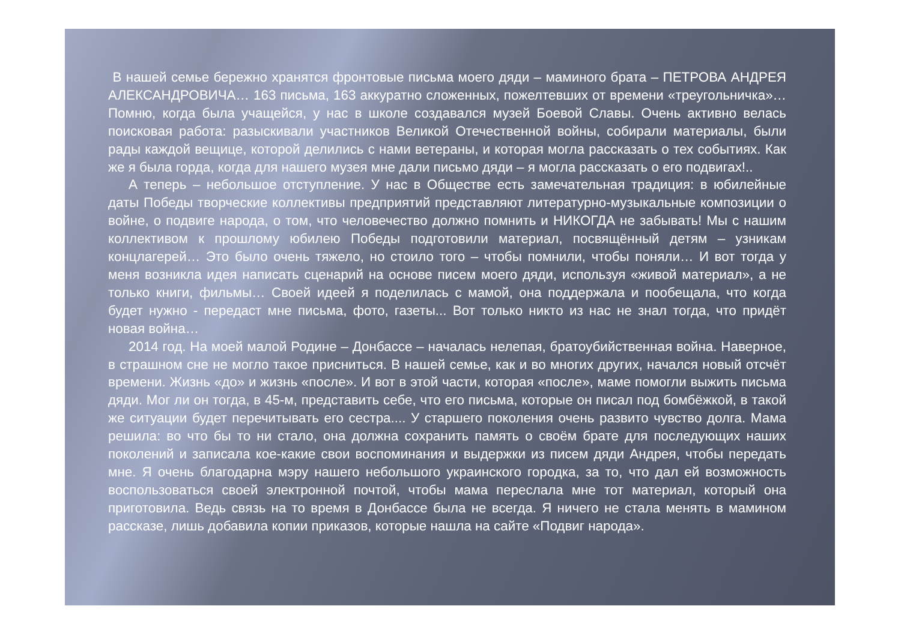В нашей семье бережно хранятся фронтовые письма моего дяди – маминого брата – ПЕТРОВА АНДРЕЯ АЛЕКСАНДРОВИЧА… 163 письма, 163 аккуратно сложенных, пожелтевших от времени «треугольничка»… Помню, когда была учащейся, у нас в школе создавался музей Боевой Славы. Очень активно велась поисковая работа: разыскивали участников Великой Отечественной войны, собирали материалы, были рады каждой вещице, которой делились с нами ветераны, и которая могла рассказать о тех событиях. Как же я была горда, когда для нашего музея мне дали письмо дяди – я могла рассказать о его подвигах!..
А теперь – небольшое отступление. У нас в Обществе есть замечательная традиция: в юбилейные даты Победы творческие коллективы предприятий представляют литературно-музыкальные композиции о войне, о подвиге народа, о том, что человечество должно помнить и НИКОГДА не забывать! Мы с нашим коллективом к прошлому юбилею Победы подготовили материал, посвящённый детям – узникам концлагерей… Это было очень тяжело, но стоило того – чтобы помнили, чтобы поняли… И вот тогда у меня возникла идея написать сценарий на основе писем моего дяди, используя «живой материал», а не только книги, фильмы… Своей идеей я поделилась с мамой, она поддержала и пообещала, что когда будет нужно - передаст мне письма, фото, газеты... Вот только никто из нас не знал тогда, что придёт новая война…
2014 год. На моей малой Родине – Донбассе – началась нелепая, братоубийственная война. Наверное, в страшном сне не могло такое присниться. В нашей семье, как и во многих других, начался новый отсчёт времени. Жизнь «до» и жизнь «после». И вот в этой части, которая «после», маме помогли выжить письма дяди. Мог ли он тогда, в 45-м, представить себе, что его письма, которые он писал под бомбёжкой, в такой же ситуации будет перечитывать его сестра.... У старшего поколения очень развито чувство долга. Мама решила: во что бы то ни стало, она должна сохранить память о своём брате для последующих наших поколений и записала кое-какие свои воспоминания и выдержки из писем дяди Андрея, чтобы передать мне. Я очень благодарна мэру нашего небольшого украинского городка, за то, что дал ей возможность воспользоваться своей электронной почтой, чтобы мама переслала мне тот материал, который она приготовила. Ведь связь на то время в Донбассе была не всегда. Я ничего не стала менять в мамином рассказе, лишь добавила копии приказов, которые нашла на сайте «Подвиг народа».